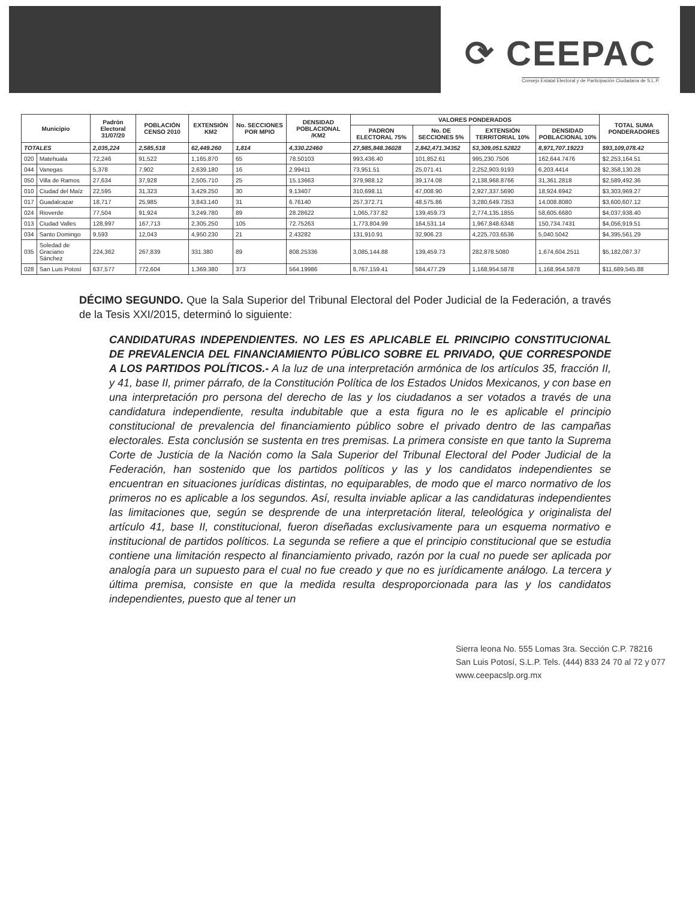⟳ CEEPAC
Consejo Estatal Electoral y de Participación Ciudadana de S.L.P.
| Municipio | | Padrón Electoral 31/07/20 | POBLACIÓN CENSO 2010 | EXTENSIÓN KM2 | No. SECCIONES POR MPIO | DENSIDAD POBLACIONAL /KM2 | VALORES PONDERADOS | | | | TOTAL SUMA PONDERADORES |
| --- | --- | --- | --- | --- | --- | --- | --- | --- | --- | --- | --- |
| | | | | | | | PADRON ELECTORAL 75% | No. DE SECCIONES 5% | EXTENSIÓN TERRITORIAL 10% | DENSIDAD POBLACIONAL 10% | |
| TOTALES | | 2,035,224 | 2,585,518 | 62,449.260 | 1,814 | 4,330.22460 | 27,985,848.36028 | 2,842,471.34352 | 53,309,051.52822 | 8,971,707.19223 | $93,109,078.42 |
| 020 | Matehuala | 72,246 | 91,522 | 1,165.870 | 65 | 78.50103 | 993,436.40 | 101,852.61 | 995,230.7506 | 162,644.7476 | $2,253,164.51 |
| 044 | Vanegas | 5,378 | 7,902 | 2,639.180 | 16 | 2.99411 | 73,951.51 | 25,071.41 | 2,252,903.9193 | 6,203.4414 | $2,358,130.28 |
| 050 | Villa de Ramos | 27,634 | 37,928 | 2,505.710 | 25 | 15.13663 | 379,988.12 | 39,174.08 | 2,138,968.8766 | 31,361.2818 | $2,589,492.36 |
| 010 | Ciudad del Maíz | 22,595 | 31,323 | 3,429.250 | 30 | 9.13407 | 310,698.11 | 47,008.90 | 2,927,337.5690 | 18,924.6942 | $3,303,969.27 |
| 017 | Guadalcazar | 18,717 | 25,985 | 3,843.140 | 31 | 6.76140 | 257,372.71 | 48,575.86 | 3,280,649.7353 | 14,008.8080 | $3,600,607.12 |
| 024 | Rioverde | 77,504 | 91,924 | 3,249.780 | 89 | 28.28622 | 1,065,737.82 | 139,459.73 | 2,774,135.1855 | 58,605.6680 | $4,037,938.40 |
| 013 | Ciudad Valles | 128,997 | 167,713 | 2,305.250 | 105 | 72.75263 | 1,773,804.99 | 164,531.14 | 1,967,848.6348 | 150,734.7431 | $4,056,919.51 |
| 034 | Santo Domingo | 9,593 | 12,043 | 4,950.230 | 21 | 2.43282 | 131,910.91 | 32,906.23 | 4,225,703.6536 | 5,040.5042 | $4,395,561.29 |
| 035 | Soledad de Graciano Sánchez | 224,362 | 267,839 | 331.380 | 89 | 808.25336 | 3,085,144.88 | 139,459.73 | 282,878.5080 | 1,674,604.2511 | $5,182,087.37 |
| 028 | San Luis Potosí | 637,577 | 772,604 | 1,369.380 | 373 | 564.19986 | 8,767,159.41 | 584,477.29 | 1,168,954.5878 | 1,168,954.5878 | $11,689,545.88 |
DÉCIMO SEGUNDO. Que la Sala Superior del Tribunal Electoral del Poder Judicial de la Federación, a través de la Tesis XXI/2015, determinó lo siguiente:
CANDIDATURAS INDEPENDIENTES. NO LES ES APLICABLE EL PRINCIPIO CONSTITUCIONAL DE PREVALENCIA DEL FINANCIAMIENTO PÚBLICO SOBRE EL PRIVADO, QUE CORRESPONDE A LOS PARTIDOS POLÍTICOS.- A la luz de una interpretación armónica de los artículos 35, fracción II, y 41, base II, primer párrafo, de la Constitución Política de los Estados Unidos Mexicanos, y con base en una interpretación pro persona del derecho de las y los ciudadanos a ser votados a través de una candidatura independiente, resulta indubitable que a esta figura no le es aplicable el principio constitucional de prevalencia del financiamiento público sobre el privado dentro de las campañas electorales. Esta conclusión se sustenta en tres premisas. La primera consiste en que tanto la Suprema Corte de Justicia de la Nación como la Sala Superior del Tribunal Electoral del Poder Judicial de la Federación, han sostenido que los partidos políticos y las y los candidatos independientes se encuentran en situaciones jurídicas distintas, no equiparables, de modo que el marco normativo de los primeros no es aplicable a los segundos. Así, resulta inviable aplicar a las candidaturas independientes las limitaciones que, según se desprende de una interpretación literal, teleológica y originalista del artículo 41, base II, constitucional, fueron diseñadas exclusivamente para un esquema normativo e institucional de partidos políticos. La segunda se refiere a que el principio constitucional que se estudia contiene una limitación respecto al financiamiento privado, razón por la cual no puede ser aplicada por analogía para un supuesto para el cual no fue creado y que no es jurídicamente análogo. La tercera y última premisa, consiste en que la medida resulta desproporcionada para las y los candidatos independientes, puesto que al tener un
Sierra leona No. 555 Lomas 3ra. Sección C.P. 78216
San Luis Potosí, S.L.P. Tels. (444) 833 24 70 al 72 y 077
www.ceepacslp.org.mx